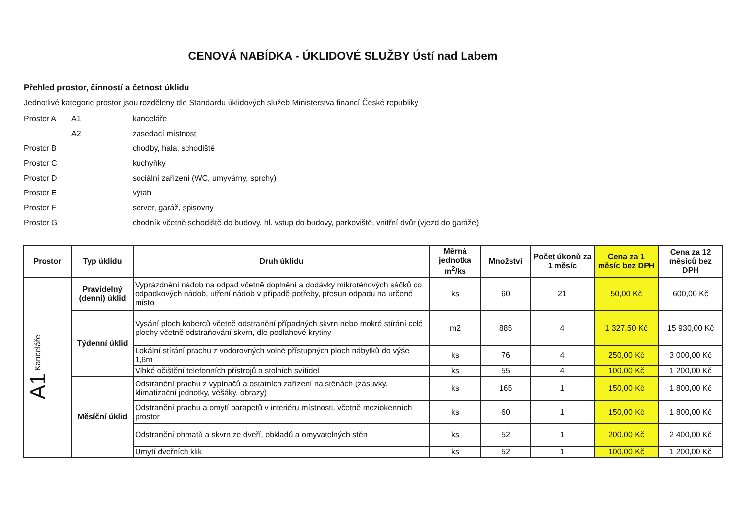CENOVÁ NABÍDKA - ÚKLIDOVÉ SLUŽBY Ústí nad Labem
Přehled prostor, činností a četnost úklidu
Jednotlivé kategorie prostor jsou rozděleny dle Standardu úklidových služeb Ministerstva financí České republiky
Prostor A A1 kanceláře
A2 zasedací místnost
Prostor B chodby, hala, schodiště
Prostor C kuchyňky
Prostor D sociální zařízení (WC, umyvárny, sprchy)
Prostor E výtah
Prostor F server, garáž, spisovny
Prostor G chodník včetně schodiště do budovy, hl. vstup do budovy, parkoviště, vnitřní dvůr (vjezd do garáže)
| Prostor | Typ úklidu | Druh úklidu | Měrná jednotka m<sup>2</sup>/ks | Množství | Počet úkonů za 1 měsíc | Cena za 1 měsíc bez DPH | Cena za 12 měsíců bez DPH |
| --- | --- | --- | --- | --- | --- | --- | --- |
| A1 Kanceláře | Pravidelný (denní) úklid | Vyprázdnění nádob na odpad včetně doplnění a dodávky mikroténových sáčků do odpadkových nádob, utření nádob v případě potřeby, přesun odpadu na určené místo | ks | 60 | 21 | 50,00 Kč | 600,00 Kč |
| | Týdenní úklid | Vysání ploch koberců včetně odstranění případných skvrn nebo mokré stírání celé plochy včetně odstraňování skvrn, dle podlahové krytiny | m2 | 885 | 4 | 1 327,50 Kč | 15 930,00 Kč |
| | | Lokální stírání prachu z vodorovných volně přístupných ploch nábytků do výše 1,6m | ks | 76 | 4 | 250,00 Kč | 3 000,00 Kč |
| | | Vlhké očištění telefonních přístrojů a stolních svítidel | ks | 55 | 4 | 100,00 Kč | 1 200,00 Kč |
| | Měsíční úklid | Odstranění prachu z vypínačů a ostatních zařízení na stěnách (zásuvky, klimatizační jednotky, věšáky, obrazy) | ks | 165 | 1 | 150,00 Kč | 1 800,00 Kč |
| | | Odstranění prachu a omytí parapetů v interiéru místnosti, včetně meziokenních prostor | ks | 60 | 1 | 150,00 Kč | 1 800,00 Kč |
| | | Odstranění ohmatů a skvrn ze dveří, obkladů a omyvatelných stěn | ks | 52 | 1 | 200,00 Kč | 2 400,00 Kč |
| | | Umytí dveřních klik | ks | 52 | 1 | 100,00 Kč | 1 200,00 Kč |